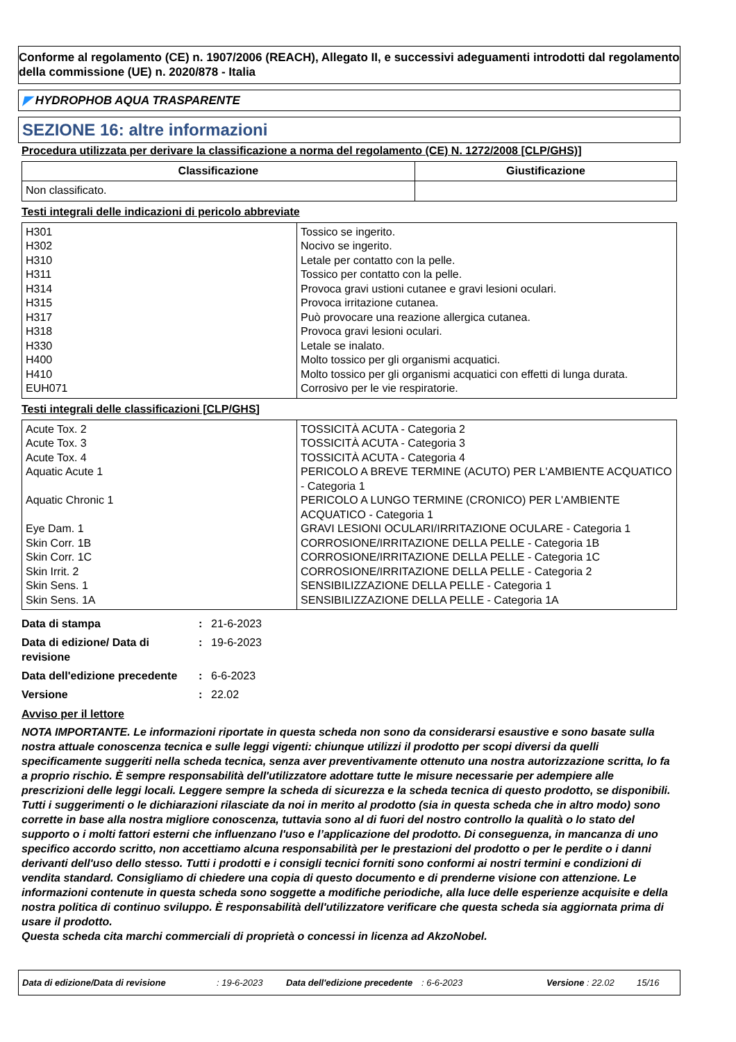Conforme al regolamento (CE) n. 1907/2006 (REACH), Allegato II, e successivi adeguamenti introdotti dal regolamento della commissione (UE) n. 2020/878 - Italia
◤ HYDROPHOB AQUA TRASPARENTE
SEZIONE 16: altre informazioni
Procedura utilizzata per derivare la classificazione a norma del regolamento (CE) N. 1272/2008 [CLP/GHS)]
| Classificazione | Giustificazione |
| --- | --- |
| Non classificato. | |
Testi integrali delle indicazioni di pericolo abbreviate
| H301 H302 H310 H311 H314 H315 H317 H318 H330 H400 H410 EUH071 | Tossico se ingerito. Nocivo se ingerito. Letale per contatto con la pelle. Tossico per contatto con la pelle. Provoca gravi ustioni cutanee e gravi lesioni oculari. Provoca irritazione cutanea. Può provocare una reazione allergica cutanea. Provoca gravi lesioni oculari. Letale se inalato. Molto tossico per gli organismi acquatici. Molto tossico per gli organismi acquatici con effetti di lunga durata. Corrosivo per le vie respiratorie. |
Testi integrali delle classificazioni [CLP/GHS]
| Acute Tox. 2 Acute Tox. 3 Acute Tox. 4 Aquatic Acute 1 Aquatic Chronic 1 Eye Dam. 1 Skin Corr. 1B Skin Corr. 1C Skin Irrit. 2 Skin Sens. 1 Skin Sens. 1A | TOSSICITÀ ACUTA - Categoria 2 TOSSICITÀ ACUTA - Categoria 3 TOSSICITÀ ACUTA - Categoria 4 PERICOLO A BREVE TERMINE (ACUTO) PER L'AMBIENTE ACQUATICO - Categoria 1 PERICOLO A LUNGO TERMINE (CRONICO) PER L'AMBIENTE ACQUATICO - Categoria 1 GRAVI LESIONI OCULARI/IRRITAZIONE OCULARE - Categoria 1 CORROSIONE/IRRITAZIONE DELLA PELLE - Categoria 1B CORROSIONE/IRRITAZIONE DELLA PELLE - Categoria 1C CORROSIONE/IRRITAZIONE DELLA PELLE - Categoria 2 SENSIBILIZZAZIONE DELLA PELLE - Categoria 1 SENSIBILIZZAZIONE DELLA PELLE - Categoria 1A |
| Data di stampa | : | 21-6-2023 |
| Data di edizione/ Data di revisione | : | 19-6-2023 |
| Data dell'edizione precedente | : | 6-6-2023 |
| Versione | : | 22.02 |
Avviso per il lettore
NOTA IMPORTANTE. Le informazioni riportate in questa scheda non sono da considerarsi esaustive e sono basate sulla nostra attuale conoscenza tecnica e sulle leggi vigenti: chiunque utilizzi il prodotto per scopi diversi da quelli specificamente suggeriti nella scheda tecnica, senza aver preventivamente ottenuto una nostra autorizzazione scritta, lo fa a proprio rischio. È sempre responsabilità dell'utilizzatore adottare tutte le misure necessarie per adempiere alle prescrizioni delle leggi locali. Leggere sempre la scheda di sicurezza e la scheda tecnica di questo prodotto, se disponibili. Tutti i suggerimenti o le dichiarazioni rilasciate da noi in merito al prodotto (sia in questa scheda che in altro modo) sono corrette in base alla nostra migliore conoscenza, tuttavia sono al di fuori del nostro controllo la qualità o lo stato del supporto o i molti fattori esterni che influenzano l'uso e l’applicazione del prodotto. Di conseguenza, in mancanza di uno specifico accordo scritto, non accettiamo alcuna responsabilità per le prestazioni del prodotto o per le perdite o i danni derivanti dell'uso dello stesso. Tutti i prodotti e i consigli tecnici forniti sono conformi ai nostri termini e condizioni di vendita standard. Consigliamo di chiedere una copia di questo documento e di prenderne visione con attenzione. Le informazioni contenute in questa scheda sono soggette a modifiche periodiche, alla luce delle esperienze acquisite e della nostra politica di continuo sviluppo. È responsabilità dell'utilizzatore verificare che questa scheda sia aggiornata prima di usare il prodotto.
Questa scheda cita marchi commerciali di proprietà o concessi in licenza ad AkzoNobel.
Data di edizione/Data di revisione : 19-6-2023 Data dell'edizione precedente : 6-6-2023 Versione : 22.02 15/16